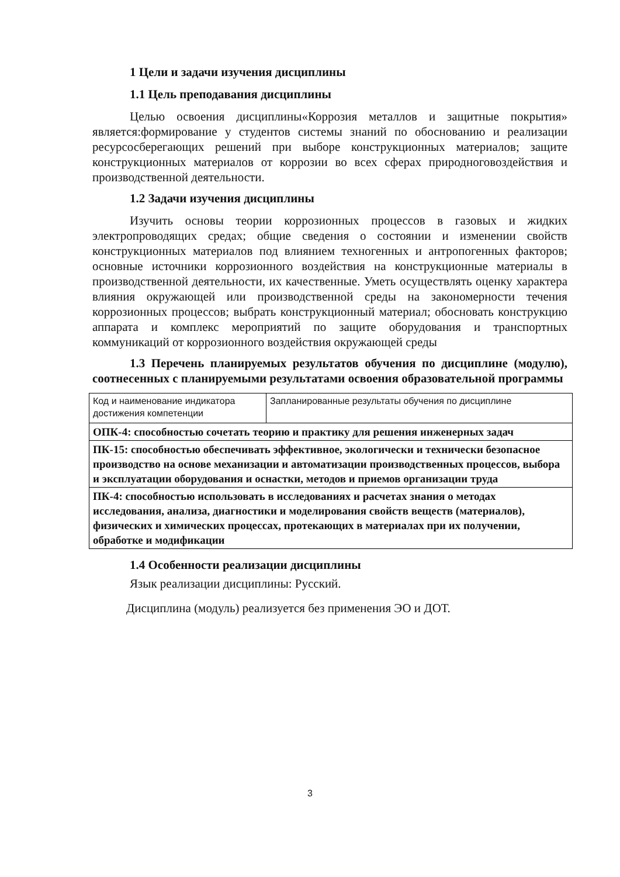1 Цели и задачи изучения дисциплины
1.1 Цель преподавания дисциплины
Целью освоения дисциплины«Коррозия металлов и защитные покрытия» является:формирование у студентов системы знаний по обоснованию и реализации ресурсосберегающих решений при выборе конструкционных материалов; защите конструкционных материалов от коррозии во всех сферах природноговоздействия и производственной деятельности.
1.2 Задачи изучения дисциплины
Изучить основы теории коррозионных процессов в газовых и жидких электропроводящих средах; общие сведения о состоянии и изменении свойств конструкционных материалов под влиянием техногенных и антропогенных факторов; основные источники коррозионного воздействия на конструкционные материалы в производственной деятельности, их качественные. Уметь осуществлять оценку характера влияния окружающей или производственной среды на закономерности течения коррозионных процессов; выбрать конструкционный материал; обосновать конструкцию аппарата и комплекс мероприятий по защите оборудования и транспортных коммуникаций от коррозионного воздействия окружающей среды
1.3 Перечень планируемых результатов обучения по дисциплине (модулю), соотнесенных с планируемыми результатами освоения образовательной программы
| Код и наименование индикатора достижения компетенции | Запланированные результаты обучения по дисциплине |
| ОПК-4: способностью сочетать теорию и практику для решения инженерных задач | |
| ПК-15: способностью обеспечивать эффективное, экологически и технически безопасное производство на основе механизации и автоматизации производственных процессов, выбора и эксплуатации оборудования и оснастки, методов и приемов организации труда | |
| ПК-4: способностью использовать в исследованиях и расчетах знания о методах исследования, анализа, диагностики и моделирования свойств веществ (материалов), физических и химических процессах, протекающих в материалах при их получении, обработке и модификации | |
1.4 Особенности реализации дисциплины
Язык реализации дисциплины: Русский.
Дисциплина (модуль) реализуется без применения ЭО и ДОТ.
3